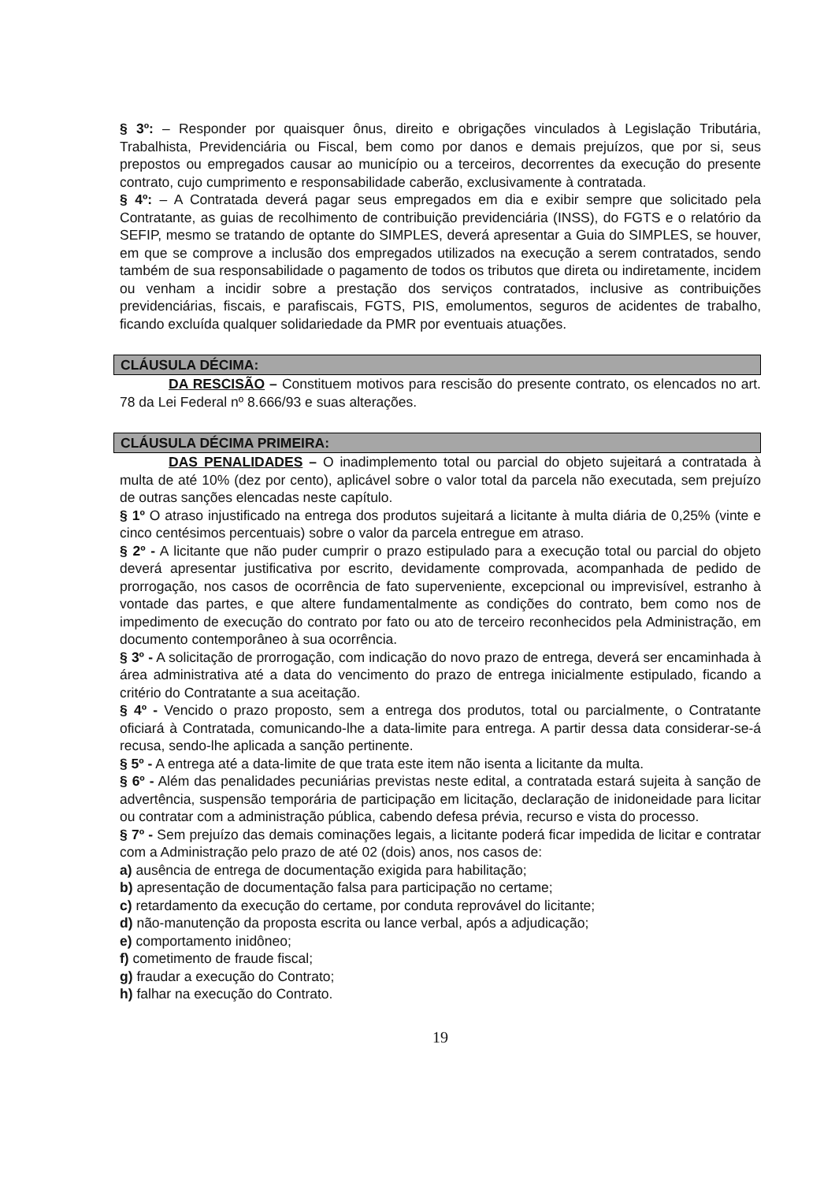§ 3º: – Responder por quaisquer ônus, direito e obrigações vinculados à Legislação Tributária, Trabalhista, Previdenciária ou Fiscal, bem como por danos e demais prejuízos, que por si, seus prepostos ou empregados causar ao município ou a terceiros, decorrentes da execução do presente contrato, cujo cumprimento e responsabilidade caberão, exclusivamente à contratada.
§ 4º: – A Contratada deverá pagar seus empregados em dia e exibir sempre que solicitado pela Contratante, as guias de recolhimento de contribuição previdenciária (INSS), do FGTS e o relatório da SEFIP, mesmo se tratando de optante do SIMPLES, deverá apresentar a Guia do SIMPLES, se houver, em que se comprove a inclusão dos empregados utilizados na execução a serem contratados, sendo também de sua responsabilidade o pagamento de todos os tributos que direta ou indiretamente, incidem ou venham a incidir sobre a prestação dos serviços contratados, inclusive as contribuições previdenciárias, fiscais, e parafiscais, FGTS, PIS, emolumentos, seguros de acidentes de trabalho, ficando excluída qualquer solidariedade da PMR por eventuais atuações.
CLÁUSULA DÉCIMA:
DA RESCISÃO – Constituem motivos para rescisão do presente contrato, os elencados no art. 78 da Lei Federal nº 8.666/93 e suas alterações.
CLÁUSULA DÉCIMA PRIMEIRA:
DAS PENALIDADES – O inadimplemento total ou parcial do objeto sujeitará a contratada à multa de até 10% (dez por cento), aplicável sobre o valor total da parcela não executada, sem prejuízo de outras sanções elencadas neste capítulo.
§ 1º O atraso injustificado na entrega dos produtos sujeitará a licitante à multa diária de 0,25% (vinte e cinco centésimos percentuais) sobre o valor da parcela entregue em atraso.
§ 2º - A licitante que não puder cumprir o prazo estipulado para a execução total ou parcial do objeto deverá apresentar justificativa por escrito, devidamente comprovada, acompanhada de pedido de prorrogação, nos casos de ocorrência de fato superveniente, excepcional ou imprevisível, estranho à vontade das partes, e que altere fundamentalmente as condições do contrato, bem como nos de impedimento de execução do contrato por fato ou ato de terceiro reconhecidos pela Administração, em documento contemporâneo à sua ocorrência.
§ 3º - A solicitação de prorrogação, com indicação do novo prazo de entrega, deverá ser encaminhada à área administrativa até a data do vencimento do prazo de entrega inicialmente estipulado, ficando a critério do Contratante a sua aceitação.
§ 4º - Vencido o prazo proposto, sem a entrega dos produtos, total ou parcialmente, o Contratante oficiará à Contratada, comunicando-lhe a data-limite para entrega. A partir dessa data considerar-se-á recusa, sendo-lhe aplicada a sanção pertinente.
§ 5º - A entrega até a data-limite de que trata este item não isenta a licitante da multa.
§ 6º - Além das penalidades pecuniárias previstas neste edital, a contratada estará sujeita à sanção de advertência, suspensão temporária de participação em licitação, declaração de inidoneidade para licitar ou contratar com a administração pública, cabendo defesa prévia, recurso e vista do processo.
§ 7º - Sem prejuízo das demais cominações legais, a licitante poderá ficar impedida de licitar e contratar com a Administração pelo prazo de até 02 (dois) anos, nos casos de:
a) ausência de entrega de documentação exigida para habilitação;
b) apresentação de documentação falsa para participação no certame;
c) retardamento da execução do certame, por conduta reprovável do licitante;
d) não-manutenção da proposta escrita ou lance verbal, após a adjudicação;
e) comportamento inidôneo;
f) cometimento de fraude fiscal;
g) fraudar a execução do Contrato;
h) falhar na execução do Contrato.
19